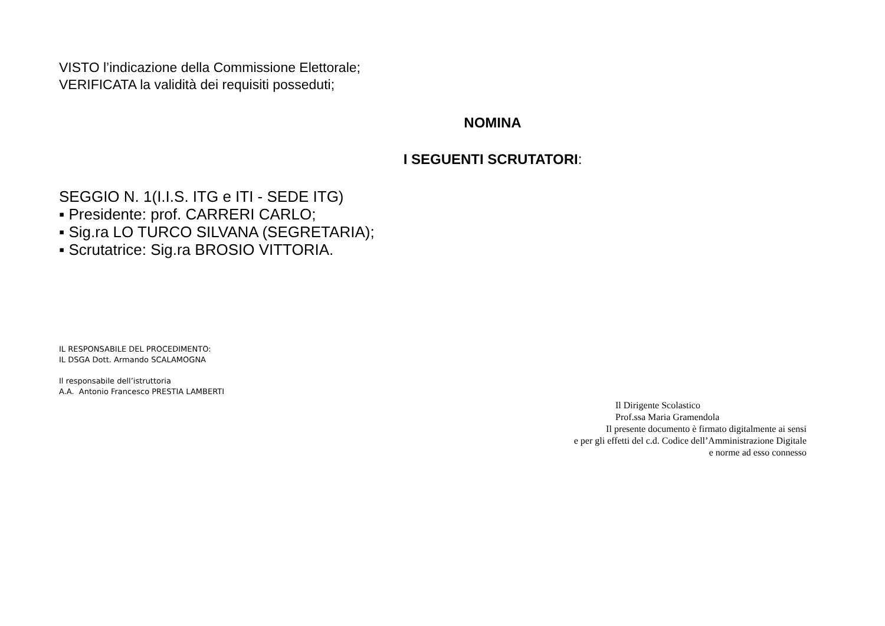VISTO l’indicazione della Commissione Elettorale;
VERIFICATA la validità dei requisiti posseduti;
NOMINA
I SEGUENTI SCRUTATORI:
SEGGIO N. 1(I.I.S. ITG e ITI - SEDE ITG)
▪ Presidente: prof. CARRERI CARLO;
▪ Sig.ra LO TURCO SILVANA (SEGRETARIA);
▪ Scrutatrice: Sig.ra BROSIO VITTORIA.
IL RESPONSABILE DEL PROCEDIMENTO:
IL DSGA Dott. Armando SCALAMOGNA
Il responsabile dell’istruttoria
A.A. Antonio Francesco PRESTIA LAMBERTI
Il Dirigente Scolastico
Prof.ssa Maria Gramendola
Il presente documento è firmato digitalmente ai sensi
e per gli effetti del c.d. Codice dell’Amministrazione Digitale
e norme ad esso connesso